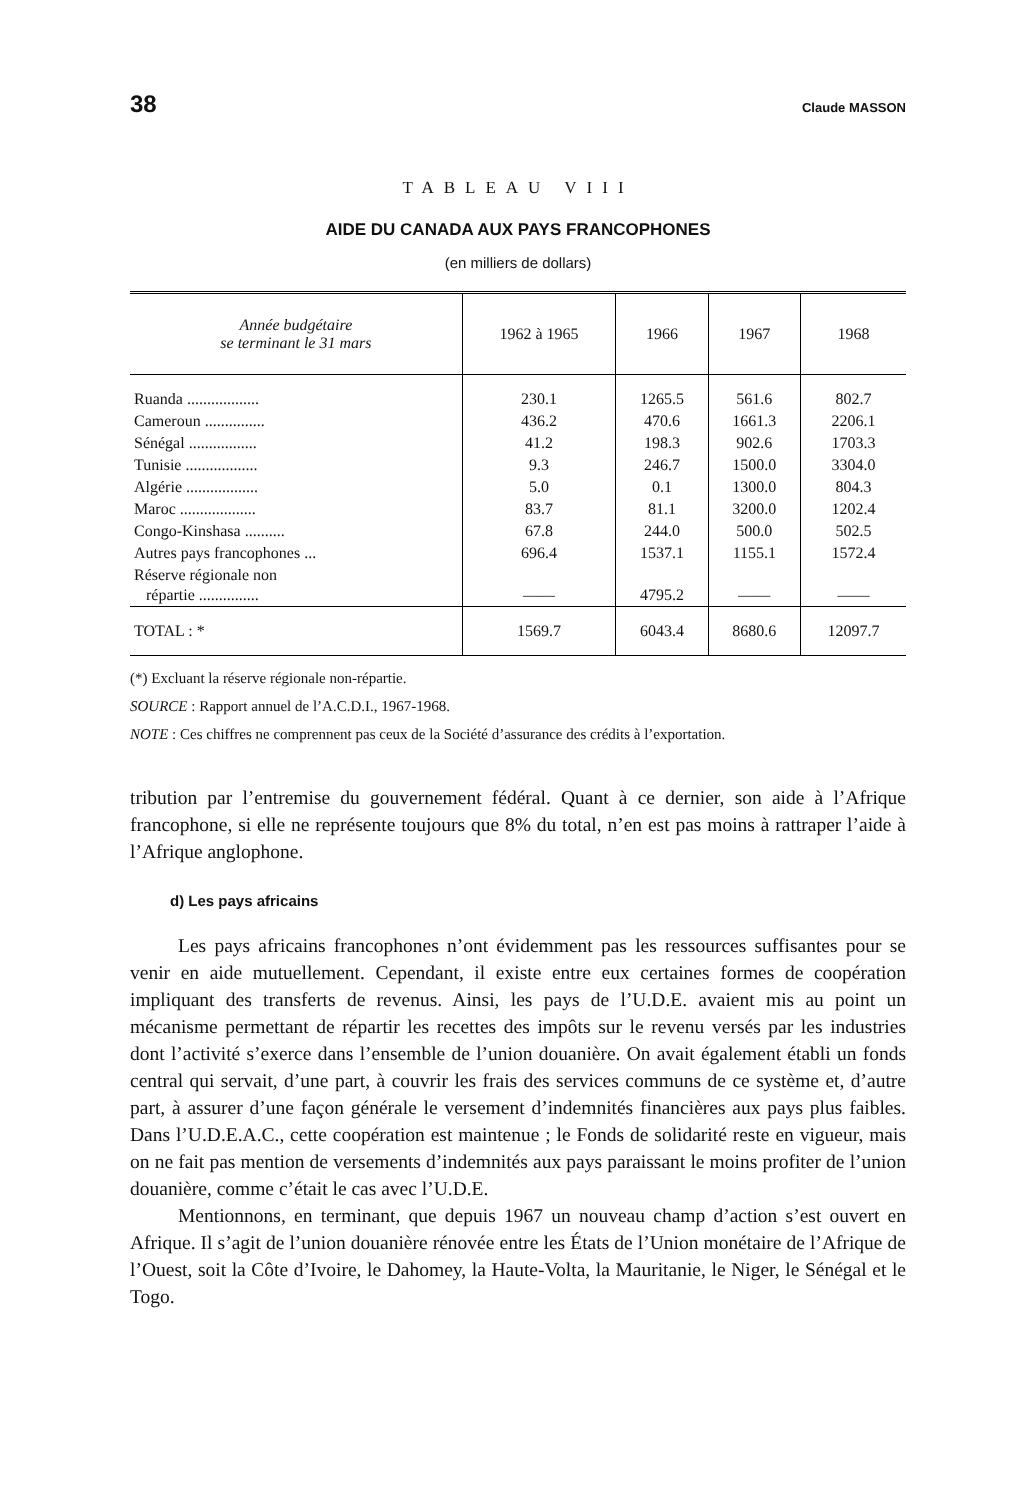38 Claude MASSON
TABLEAU VIII
AIDE DU CANADA AUX PAYS FRANCOPHONES
(en milliers de dollars)
| Année budgétaire se terminant le 31 mars | 1962 à 1965 | 1966 | 1967 | 1968 |
| --- | --- | --- | --- | --- |
| Ruanda .................. | 230.1 | 1265.5 | 561.6 | 802.7 |
| Cameroun ............... | 436.2 | 470.6 | 1661.3 | 2206.1 |
| Sénégal ................. | 41.2 | 198.3 | 902.6 | 1703.3 |
| Tunisie .................. | 9.3 | 246.7 | 1500.0 | 3304.0 |
| Algérie .................. | 5.0 | 0.1 | 1300.0 | 804.3 |
| Maroc ................... | 83.7 | 81.1 | 3200.0 | 1202.4 |
| Congo-Kinshasa .......... | 67.8 | 244.0 | 500.0 | 502.5 |
| Autres pays francophones ... | 696.4 | 1537.1 | 1155.1 | 1572.4 |
| Réserve régionale non répartie ............... | —— | 4795.2 | —— | —— |
| TOTAL : * | 1569.7 | 6043.4 | 8680.6 | 12097.7 |
(*) Excluant la réserve régionale non-répartie.
SOURCE : Rapport annuel de l’A.C.D.I., 1967-1968.
NOTE : Ces chiffres ne comprennent pas ceux de la Société d’assurance des crédits à l’exportation.
tribution par l’entremise du gouvernement fédéral. Quant à ce dernier, son aide à l’Afrique francophone, si elle ne représente toujours que 8% du total, n’en est pas moins à rattraper l’aide à l’Afrique anglophone.
d) Les pays africains
Les pays africains francophones n’ont évidemment pas les ressources suffisantes pour se venir en aide mutuellement. Cependant, il existe entre eux certaines formes de coopération impliquant des transferts de revenus. Ainsi, les pays de l’U.D.E. avaient mis au point un mécanisme permettant de répartir les recettes des impôts sur le revenu versés par les industries dont l’activité s’exerce dans l’ensemble de l’union douanière. On avait également établi un fonds central qui servait, d’une part, à couvrir les frais des services communs de ce système et, d’autre part, à assurer d’une façon générale le versement d’indemnités financières aux pays plus faibles. Dans l’U.D.E.A.C., cette coopération est maintenue ; le Fonds de solidarité reste en vigueur, mais on ne fait pas mention de versements d’indemnités aux pays paraissant le moins profiter de l’union douanière, comme c’était le cas avec l’U.D.E.
Mentionnons, en terminant, que depuis 1967 un nouveau champ d’action s’est ouvert en Afrique. Il s’agit de l’union douanière rénovée entre les États de l’Union monétaire de l’Afrique de l’Ouest, soit la Côte d’Ivoire, le Dahomey, la Haute-Volta, la Mauritanie, le Niger, le Sénégal et le Togo.